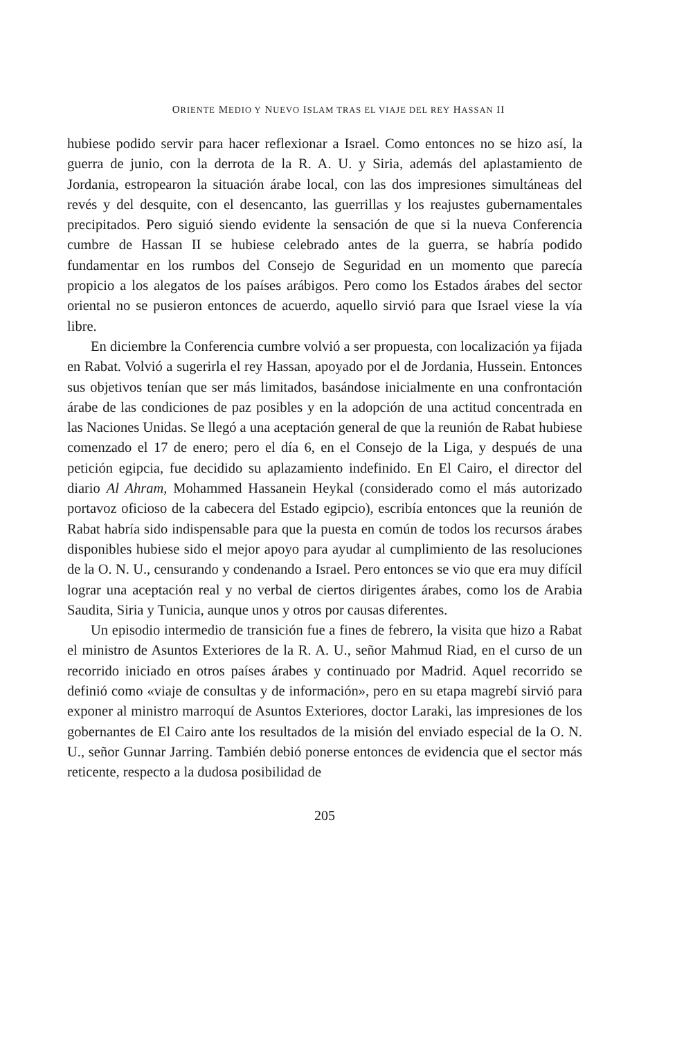ORIENTE MEDIO Y NUEVO ISLAM TRAS EL VIAJE DEL REY HASSAN II
hubiese podido servir para hacer reflexionar a Israel. Como entonces no se hizo así, la guerra de junio, con la derrota de la R. A. U. y Siria, además del aplastamiento de Jordania, estropearon la situación árabe local, con las dos impresiones simultáneas del revés y del desquite, con el desencanto, las guerrillas y los reajustes gubernamentales precipitados. Pero siguió siendo evidente la sensación de que si la nueva Conferencia cumbre de Hassan II se hubiese celebrado antes de la guerra, se habría podido fundamentar en los rumbos del Consejo de Seguridad en un momento que parecía propicio a los alegatos de los países arábigos. Pero como los Estados árabes del sector oriental no se pusieron entonces de acuerdo, aquello sirvió para que Israel viese la vía libre.
En diciembre la Conferencia cumbre volvió a ser propuesta, con localización ya fijada en Rabat. Volvió a sugerirla el rey Hassan, apoyado por el de Jordania, Hussein. Entonces sus objetivos tenían que ser más limitados, basándose inicialmente en una confrontación árabe de las condiciones de paz posibles y en la adopción de una actitud concentrada en las Naciones Unidas. Se llegó a una aceptación general de que la reunión de Rabat hubiese comenzado el 17 de enero; pero el día 6, en el Consejo de la Liga, y después de una petición egipcia, fue decidido su aplazamiento indefinido. En El Cairo, el director del diario Al Ahram, Mohammed Hassanein Heykal (considerado como el más autorizado portavoz oficioso de la cabecera del Estado egipcio), escribía entonces que la reunión de Rabat habría sido indispensable para que la puesta en común de todos los recursos árabes disponibles hubiese sido el mejor apoyo para ayudar al cumplimiento de las resoluciones de la O. N. U., censurando y condenando a Israel. Pero entonces se vio que era muy difícil lograr una aceptación real y no verbal de ciertos dirigentes árabes, como los de Arabia Saudita, Siria y Tunicia, aunque unos y otros por causas diferentes.
Un episodio intermedio de transición fue a fines de febrero, la visita que hizo a Rabat el ministro de Asuntos Exteriores de la R. A. U., señor Mahmud Riad, en el curso de un recorrido iniciado en otros países árabes y continuado por Madrid. Aquel recorrido se definió como «viaje de consultas y de información», pero en su etapa magrebí sirvió para exponer al ministro marroquí de Asuntos Exteriores, doctor Laraki, las impresiones de los gobernantes de El Cairo ante los resultados de la misión del enviado especial de la O. N. U., señor Gunnar Jarring. También debió ponerse entonces de evidencia que el sector más reticente, respecto a la dudosa posibilidad de
205